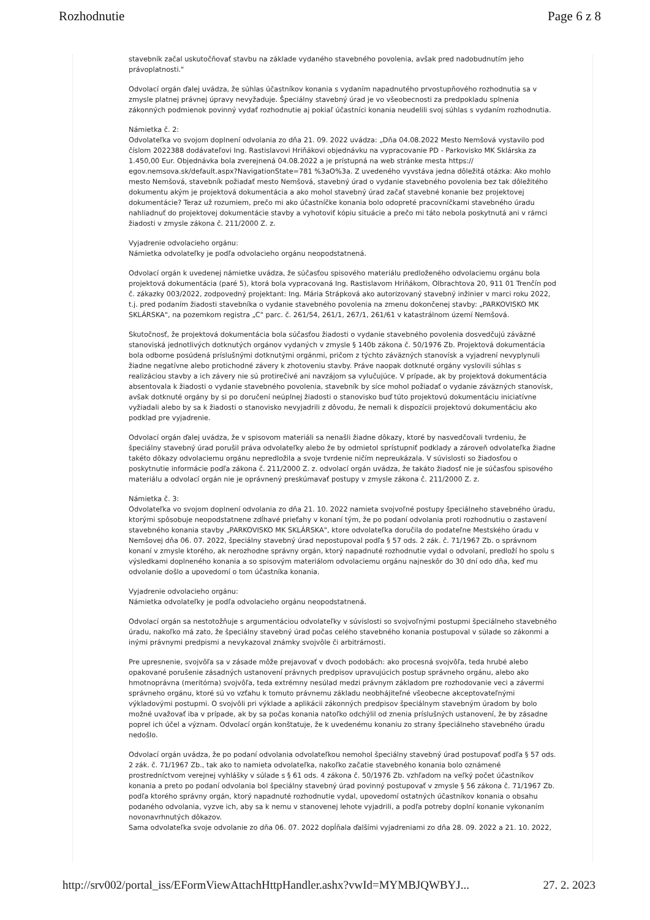Rozhodnutie Page 6 z 8
stavebník začal uskutočňovať stavbu na základe vydaného stavebného povolenia, avšak pred nadobudnutím jeho právoplatnosti."
Odvolací orgán ďalej uvádza, že súhlas účastníkov konania s vydaním napadnutého prvostupňového rozhodnutia sa v zmysle platnej právnej úpravy nevyžaduje. Špeciálny stavebný úrad je vo všeobecnosti za predpokladu splnenia zákonných podmienok povinný vydať rozhodnutie aj pokiaľ účastníci konania neudelili svoj súhlas s vydaním rozhodnutia.
Námietka č. 2:
Odvolateľka vo svojom doplnení odvolania zo dňa 21. 09. 2022 uvádza: „Dňa 04.08.2022 Mesto Nemšová vystavilo pod číslom 2022388 dodávateľovi Ing. Rastislavovi Hriňákovi objednávku na vypracovanie PD - Parkovisko MK Sklárska za 1.450,00 Eur. Objednávka bola zverejnená 04.08.2022 a je prístupná na web stránke mesta https:// egov.nemsova.sk/default.aspx?NavigationState=781 %3aO%3a. Z uvedeného vyvstáva jedna dôležitá otázka: Ako mohlo mesto Nemšová, stavebník požiadať mesto Nemšová, stavebný úrad o vydanie stavebného povolenia bez tak dôležitého dokumentu akým je projektová dokumentácia a ako mohol stavebný úrad začať stavebné konanie bez projektovej dokumentácie? Teraz už rozumiem, prečo mi ako účastníčke konania bolo odopreté pracovníčkami stavebného úradu nahliadnuť do projektovej dokumentácie stavby a vyhotoviť kópiu situácie a prečo mi táto nebola poskytnutá ani v rámci žiadosti v zmysle zákona č. 211/2000 Z. z.
Vyjadrenie odvolacieho orgánu:
Námietka odvolateľky je podľa odvolacieho orgánu neopodstatnená.
Odvolací orgán k uvedenej námietke uvádza, že súčasťou spisového materiálu predloženého odvolaciemu orgánu bola projektová dokumentácia (paré 5), ktorá bola vypracovaná Ing. Rastislavom Hriňákom, Olbrachtova 20, 911 01 Trenčín pod č. zákazky 003/2022, zodpovedný projektant: Ing. Mária Strápková ako autorizovaný stavebný inžinier v marci roku 2022, t.j. pred podaním žiadosti stavebníka o vydanie stavebného povolenia na zmenu dokončenej stavby: „PARKOVISKO MK SKLÁRSKA", na pozemkom registra „C" parc. č. 261/54, 261/1, 267/1, 261/61 v katastrálnom území Nemšová.
Skutočnosť, že projektová dokumentácia bola súčasťou žiadosti o vydanie stavebného povolenia dosvedčujú záväzné stanoviská jednotlivých dotknutých orgánov vydaných v zmysle § 140b zákona č. 50/1976 Zb. Projektová dokumentácia bola odborne posúdená príslušnými dotknutými orgánmi, pričom z týchto záväzných stanovísk a vyjadrení nevyplynuli žiadne negatívne alebo protichodné závery k zhotoveniu stavby. Práve naopak dotknuté orgány vyslovili súhlas s realizáciou stavby a ich závery nie sú protirečivé ani navzájom sa vylučujúce. V prípade, ak by projektová dokumentácia absentovala k žiadosti o vydanie stavebného povolenia, stavebník by síce mohol požiadať o vydanie záväzných stanovísk, avšak dotknuté orgány by si po doručení neúplnej žiadosti o stanovisko buď túto projektovú dokumentáciu iniciatívne vyžiadali alebo by sa k žiadosti o stanovisko nevyjadrili z dôvodu, že nemali k dispozícii projektovú dokumentáciu ako podklad pre vyjadrenie.
Odvolací orgán ďalej uvádza, že v spisovom materiáli sa nenašli žiadne dôkazy, ktoré by nasvedčovali tvrdeniu, že špeciálny stavebný úrad porušil práva odvolateľky alebo že by odmietol sprístupniť podklady a zároveň odvolateľka žiadne takéto dôkazy odvolaciemu orgánu nepredložila a svoje tvrdenie ničím nepreukázala. V súvislosti so žiadosťou o poskytnutie informácie podľa zákona č. 211/2000 Z. z. odvolací orgán uvádza, že takáto žiadosť nie je súčasťou spisového materiálu a odvolací orgán nie je oprávnený preskúmavať postupy v zmysle zákona č. 211/2000 Z. z.
Námietka č. 3:
Odvolateľka vo svojom doplnení odvolania zo dňa 21. 10. 2022 namieta svojvoľné postupy špeciálneho stavebného úradu, ktorými spôsobuje neopodstatnene zdĺhavé prieťahy v konaní tým, že po podaní odvolania proti rozhodnutiu o zastavení stavebného konania stavby „PARKOVISKO MK SKLÁRSKA", ktore odvolateľka doručila do podateľne Mestského úradu v Nemšovej dňa 06. 07. 2022, špeciálny stavebný úrad nepostupoval podľa § 57 ods. 2 zák. č. 71/1967 Zb. o správnom konaní v zmysle ktorého, ak nerozhodne správny orgán, ktorý napadnuté rozhodnutie vydal o odvolaní, predloží ho spolu s výsledkami doplneného konania a so spisovým materiálom odvolaciemu orgánu najneskôr do 30 dní odo dňa, keď mu odvolanie došlo a upovedomí o tom účastníka konania.
Vyjadrenie odvolacieho orgánu:
Námietka odvolateľky je podľa odvolacieho orgánu neopodstatnená.
Odvolací orgán sa nestotožňuje s argumentáciou odvolateľky v súvislosti so svojvoľnými postupmi špeciálneho stavebného úradu, nakoľko má zato, že špeciálny stavebný úrad počas celého stavebného konania postupoval v súlade so zákonmi a inými právnymi predpismi a nevykazoval známky svojvôle či arbitrárnosti.
Pre upresnenie, svojvôľa sa v zásade môže prejavovať v dvoch podobách: ako procesná svojvôľa, teda hrubé alebo opakované porušenie zásadných ustanovení právnych predpisov upravujúcich postup správneho orgánu, alebo ako hmotnoprávna (meritórna) svojvôľa, teda extrémny nesúlad medzi právnym základom pre rozhodovanie veci a závermi správneho orgánu, ktoré sú vo vzťahu k tomuto právnemu základu neobhájiteľné všeobecne akceptovateľnými výkladovými postupmi. O svojvôli pri výklade a aplikácii zákonných predpisov špeciálnym stavebným úradom by bolo možné uvažovať iba v prípade, ak by sa počas konania natoľko odchýlil od znenia príslušných ustanovení, že by zásadne poprel ich účel a význam. Odvolací orgán konštatuje, že k uvedenému konaniu zo strany špeciálneho stavebného úradu nedošlo.
Odvolací orgán uvádza, že po podaní odvolania odvolateľkou nemohol špeciálny stavebný úrad postupovať podľa § 57 ods. 2 zák. č. 71/1967 Zb., tak ako to namieta odvolateľka, nakoľko začatie stavebného konania bolo oznámené prostredníctvom verejnej vyhlášky v súlade s § 61 ods. 4 zákona č. 50/1976 Zb. vzhľadom na veľký počet účastníkov konania a preto po podaní odvolania bol špeciálny stavebný úrad povinný postupovať v zmysle § 56 zákona č. 71/1967 Zb. podľa ktorého správny orgán, ktorý napadnuté rozhodnutie vydal, upovedomí ostatných účastníkov konania o obsahu podaného odvolania, vyzve ich, aby sa k nemu v stanovenej lehote vyjadrili, a podľa potreby doplní konanie vykonaním novonavrhnutých dôkazov.
Sama odvolateľka svoje odvolanie zo dňa 06. 07. 2022 dopĺňala ďalšími vyjadreniami zo dňa 28. 09. 2022 a 21. 10. 2022,
http://srv002/portal_iss/EFormViewAttachHttpHandler.ashx?vwId=MYMBJQWBYJ... 27. 2. 2023